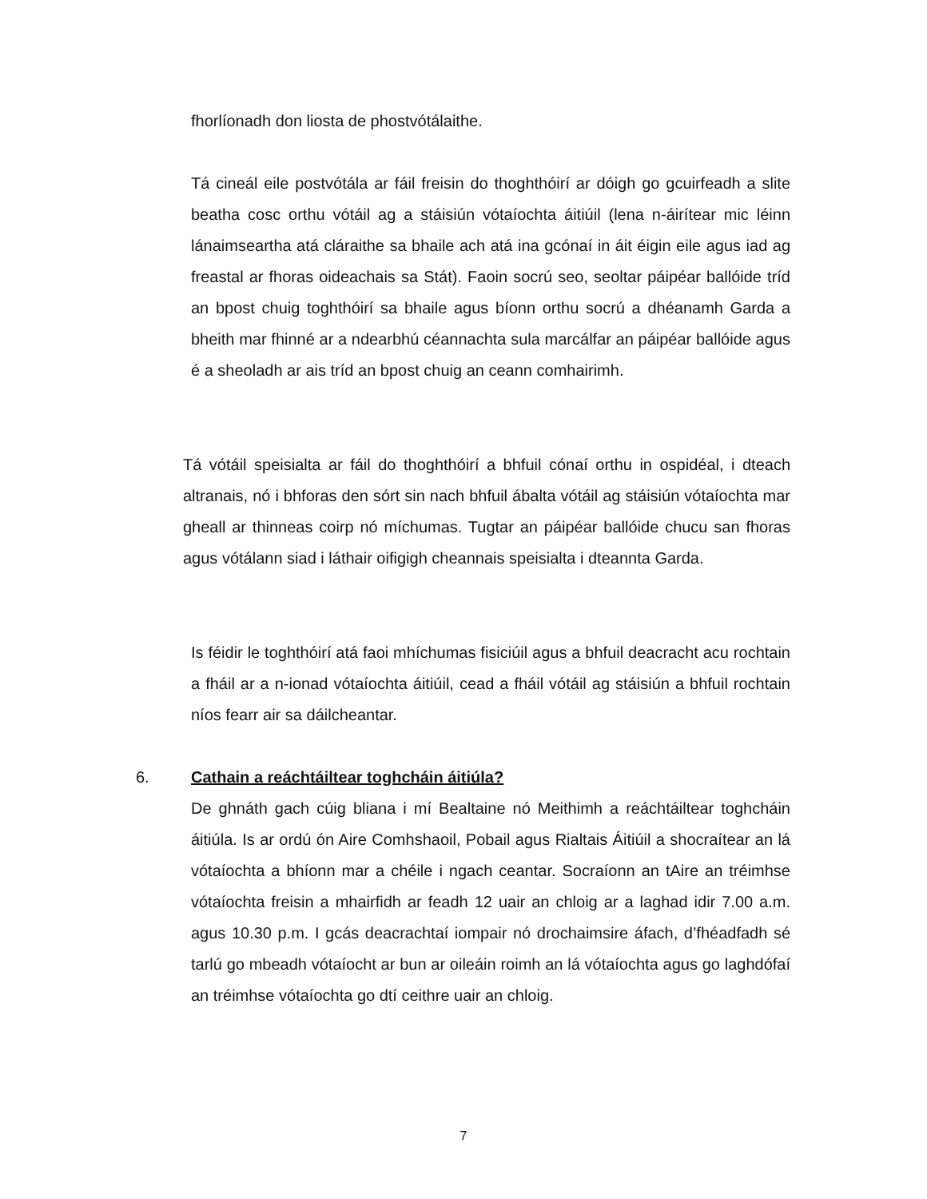fhorlíonadh don liosta de phostvótálaithe.
Tá cineál eile postvótála ar fáil freisin do thoghthóirí ar dóigh go gcuirfeadh a slite beatha cosc orthu vótáil ag a stáisiún vótaíochta áitiúil (lena n-áirítear mic léinn lánaimseartha atá cláraithe sa bhaile ach atá ina gcónaí in áit éigin eile agus iad ag freastal ar fhoras oideachais sa Stát). Faoin socrú seo, seoltar páipéar ballóide tríd an bpost chuig toghthóirí sa bhaile agus bíonn orthu socrú a dhéanamh Garda a bheith mar fhinné ar a ndearbhú céannachta sula marcálfar an páipéar ballóide agus é a sheoladh ar ais tríd an bpost chuig an ceann comhairimh.
Tá vótáil speisialta ar fáil do thoghthóirí a bhfuil cónaí orthu in ospidéal, i dteach altranais, nó i bhforas den sórt sin nach bhfuil ábalta vótáil ag stáisiún vótaíochta mar gheall ar thinneas coirp nó míchumas. Tugtar an páipéar ballóide chucu san fhoras agus vótálann siad i láthair oifigigh cheannais speisialta i dteannta Garda.
Is féidir le toghthóirí atá faoi mhíchumas fisiciúil agus a bhfuil deacracht acu rochtain a fháil ar a n-ionad vótaíochta áitiúil, cead a fháil vótáil ag stáisiún a bhfuil rochtain níos fearr air sa dáilcheantar.
6. Cathain a reáchtáiltear toghcháin áitiúla?
De ghnáth gach cúig bliana i mí Bealtaine nó Meithimh a reáchtáiltear toghcháin áitiúla. Is ar ordú ón Aire Comhshaoil, Pobail agus Rialtais Áitiúil a shocraítear an lá vótaíochta a bhíonn mar a chéile i ngach ceantar. Socraíonn an tAire an tréimhse vótaíochta freisin a mhairfidh ar feadh 12 uair an chloig ar a laghad idir 7.00 a.m. agus 10.30 p.m. I gcás deacrachtaí iompair nó drochaimsire áfach, d’fhéadfadh sé tarlú go mbeadh vótaíocht ar bun ar oileáin roimh an lá vótaíochta agus go laghdófaí an tréimhse vótaíochta go dtí ceithre uair an chloig.
7